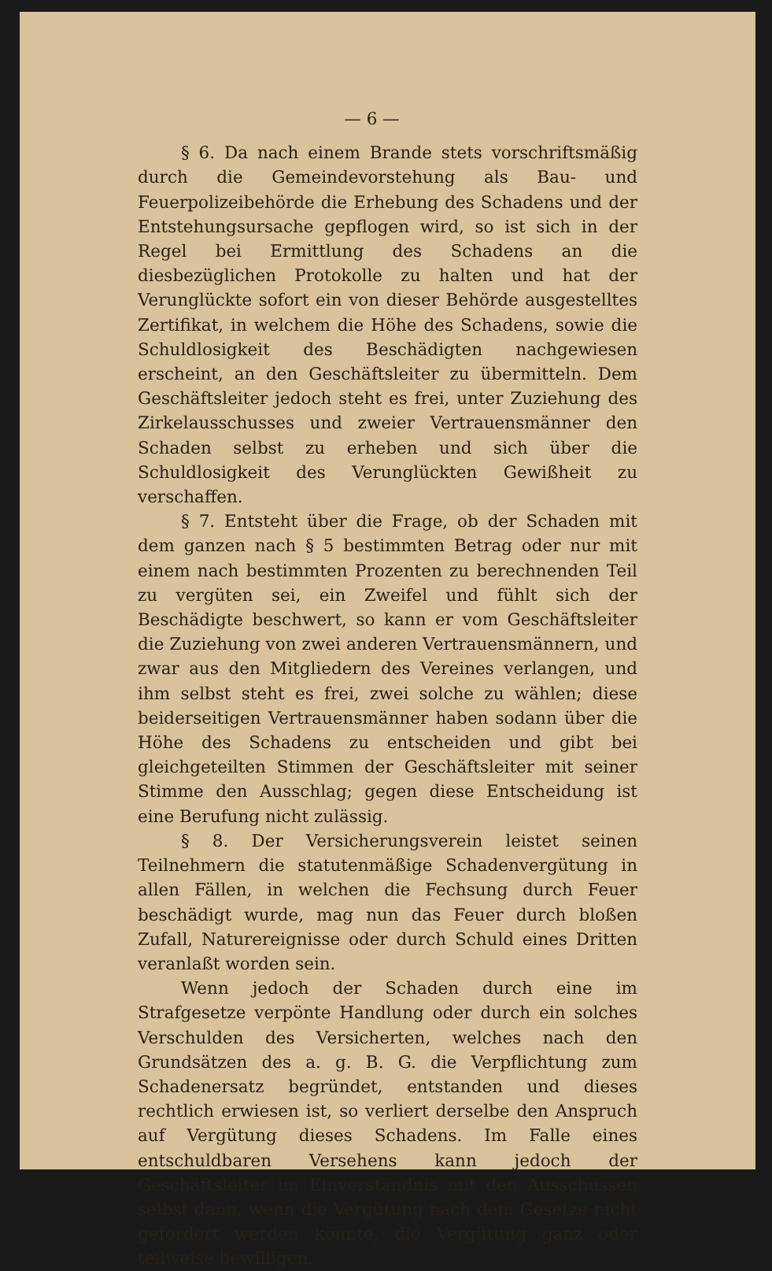— 6 —
§ 6. Da nach einem Brande stets vorschriftsmäßig durch die Gemeindevorstehung als Bau- und Feuerpolizeibehörde die Erhebung des Schadens und der Entstehungsursache gepflogen wird, so ist sich in der Regel bei Ermittlung des Schadens an die diesbezüglichen Protokolle zu halten und hat der Verunglückte sofort ein von dieser Behörde ausgestelltes Zertifikat, in welchem die Höhe des Schadens, sowie die Schuldlosigkeit des Beschädigten nachgewiesen erscheint, an den Geschäftsleiter zu übermitteln. Dem Geschäftsleiter jedoch steht es frei, unter Zuziehung des Zirkelausschusses und zweier Vertrauensmänner den Schaden selbst zu erheben und sich über die Schuldlosigkeit des Verunglückten Gewißheit zu verschaffen.
§ 7. Entsteht über die Frage, ob der Schaden mit dem ganzen nach § 5 bestimmten Betrag oder nur mit einem nach bestimmten Prozenten zu berechnenden Teil zu vergüten sei, ein Zweifel und fühlt sich der Beschädigte beschwert, so kann er vom Geschäftsleiter die Zuziehung von zwei anderen Vertrauensmännern, und zwar aus den Mitgliedern des Vereines verlangen, und ihm selbst steht es frei, zwei solche zu wählen; diese beiderseitigen Vertrauensmänner haben sodann über die Höhe des Schadens zu entscheiden und gibt bei gleichgeteilten Stimmen der Geschäftsleiter mit seiner Stimme den Ausschlag; gegen diese Entscheidung ist eine Berufung nicht zulässig.
§ 8. Der Versicherungsverein leistet seinen Teilnehmern die statutenmäßige Schadenvergütung in allen Fällen, in welchen die Fechsung durch Feuer beschädigt wurde, mag nun das Feuer durch bloßen Zufall, Naturereignisse oder durch Schuld eines Dritten veranlaßt worden sein.
Wenn jedoch der Schaden durch eine im Strafgesetze verpönte Handlung oder durch ein solches Verschulden des Versicherten, welches nach den Grundsätzen des a. g. B. G. die Verpflichtung zum Schadenersatz begründet, entstanden und dieses rechtlich erwiesen ist, so verliert derselbe den Anspruch auf Vergütung dieses Schadens. Im Falle eines entschuldbaren Versehens kann jedoch der Geschäftsleiter im Einverständnis mit den Ausschüssen selbst dann, wenn die Vergütung nach dem Gesetze nicht gefordert werden könnte, die Vergütung ganz oder teilweise bewilligen.